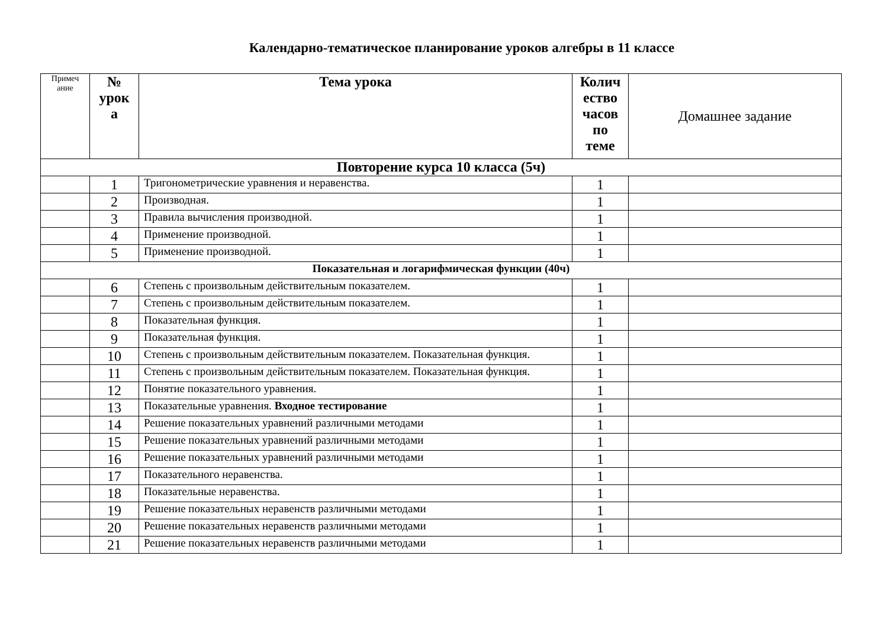Календарно-тематическое планирование уроков алгебры в 11 классе
| Примеч ание | № урок а | Тема урока | Колич ество часов по теме | Домашнее задание |
| --- | --- | --- | --- | --- |
| Повторение курса 10 класса (5ч) | | | | |
| | 1 | Тригонометрические уравнения и неравенства. | 1 | |
| | 2 | Производная. | 1 | |
| | 3 | Правила вычисления производной. | 1 | |
| | 4 | Применение производной. | 1 | |
| | 5 | Применение производной. | 1 | |
| Показательная и логарифмическая функции (40ч) | | | | |
| | 6 | Степень с произвольным действительным показателем. | 1 | |
| | 7 | Степень с произвольным действительным показателем. | 1 | |
| | 8 | Показательная функция. | 1 | |
| | 9 | Показательная функция. | 1 | |
| | 10 | Степень с произвольным действительным показателем. Показательная функция. | 1 | |
| | 11 | Степень с произвольным действительным показателем. Показательная функция. | 1 | |
| | 12 | Понятие показательного уравнения. | 1 | |
| | 13 | Показательные уравнения. Входное тестирование | 1 | |
| | 14 | Решение показательных уравнений различными методами | 1 | |
| | 15 | Решение показательных уравнений различными методами | 1 | |
| | 16 | Решение показательных уравнений различными методами | 1 | |
| | 17 | Показательного неравенства. | 1 | |
| | 18 | Показательные неравенства. | 1 | |
| | 19 | Решение показательных неравенств различными методами | 1 | |
| | 20 | Решение показательных неравенств различными методами | 1 | |
| | 21 | Решение показательных неравенств различными методами | 1 | |